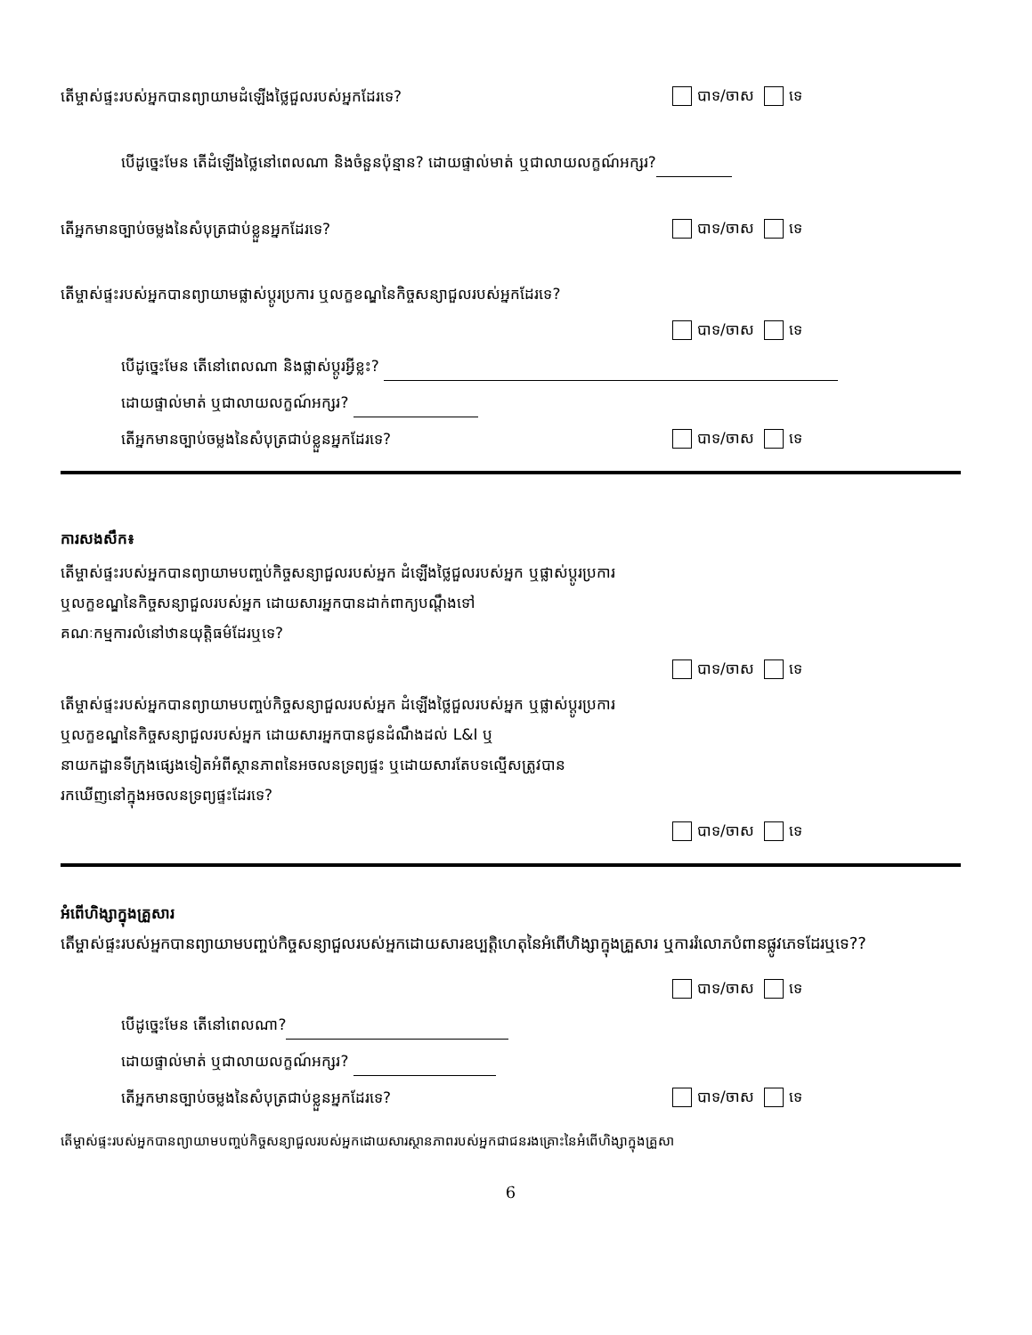តើម្ចាស់ផ្ទះរបស់អ្នកបានព្យាយាមដំឡើងថ្លៃជួលរបស់អ្នកដែរទេ? បាទ/ចាស ទេ
បើដូច្នេះមែន តើដំឡើងថ្លៃនៅពេលណា និងចំនួនប៉ុន្មាន? ដោយផ្ទាល់មាត់ ឬជាលាយលក្ខណ៍អក្សរ?
តើអ្នកមានច្បាប់ចម្លងនៃសំបុត្រជាប់ខ្លួនអ្នកដែរទេ? បាទ/ចាស ទេ
តើម្ចាស់ផ្ទះរបស់អ្នកបានព្យាយាមផ្លាស់ប្តូរប្រការ ឬលក្ខខណ្ឌនៃកិច្ចសន្យាជួលរបស់អ្នកដែរទេ?
បាទ/ចាស ទេ
បើដូច្នេះមែន តើនៅពេលណា និងផ្លាស់ប្តូរអ្វីខ្លះ?
ដោយផ្ទាល់មាត់ ឬជាលាយលក្ខណ៍អក្សរ?
តើអ្នកមានច្បាប់ចម្លងនៃសំបុត្រជាប់ខ្លួនអ្នកដែរទេ? បាទ/ចាស ទេ
ការសងសឹក៖
តើម្ចាស់ផ្ទះរបស់អ្នកបានព្យាយាមបញ្ចប់កិច្ចសន្យាជួលរបស់អ្នក ដំឡើងថ្លៃជួលរបស់អ្នក ឬផ្លាស់ប្តូរប្រការ
ឬលក្ខខណ្ឌនៃកិច្ចសន្យាជួលរបស់អ្នក ដោយសារអ្នកបានដាក់ពាក្យបណ្តឹងទៅ
គណៈកម្មការលំនៅឋានយុត្តិធម៌ដែរឬទេ?
បាទ/ចាស ទេ
តើម្ចាស់ផ្ទះរបស់អ្នកបានព្យាយាមបញ្ចប់កិច្ចសន្យាជួលរបស់អ្នក ដំឡើងថ្លៃជួលរបស់អ្នក ឬផ្លាស់ប្តូរប្រការ
ឬលក្ខខណ្ឌនៃកិច្ចសន្យាជួលរបស់អ្នក ដោយសារអ្នកបានជូនដំណឹងដល់ L&I ឬ
នាយកដ្ឋានទីក្រុងផ្សេងទៀតអំពីស្ថានភាពនៃអចលនទ្រព្យផ្ទះ ឬដោយសារតែបទល្មើសត្រូវបាន
រកឃើញនៅក្នុងអចលនទ្រព្យផ្ទះដែរទេ?
បាទ/ចាស ទេ
អំពើហិង្សាក្នុងគ្រួសារ
តើម្ចាស់ផ្ទះរបស់អ្នកបានព្យាយាមបញ្ចប់កិច្ចសន្យាជួលរបស់អ្នកដោយសារឧប្បត្តិហេតុនៃអំពើហិង្សាក្នុងគ្រួសារ ឬការរំលោភបំពានផ្លូវភេទដែរឬទេ??
បាទ/ចាស ទេ
បើដូច្នេះមែន តើនៅពេលណា?
ដោយផ្ទាល់មាត់ ឬជាលាយលក្ខណ៍អក្សរ?
តើអ្នកមានច្បាប់ចម្លងនៃសំបុត្រជាប់ខ្លួនអ្នកដែរទេ? បាទ/ចាស ទេ
តើម្ចាស់ផ្ទះរបស់អ្នកបានព្យាយាមបញ្ចប់កិច្ចសន្យាជួលរបស់អ្នកដោយសារស្ថានភាពរបស់អ្នកជាជនរងគ្រោះនៃអំពើហិង្សាក្នុងគ្រួសា
6